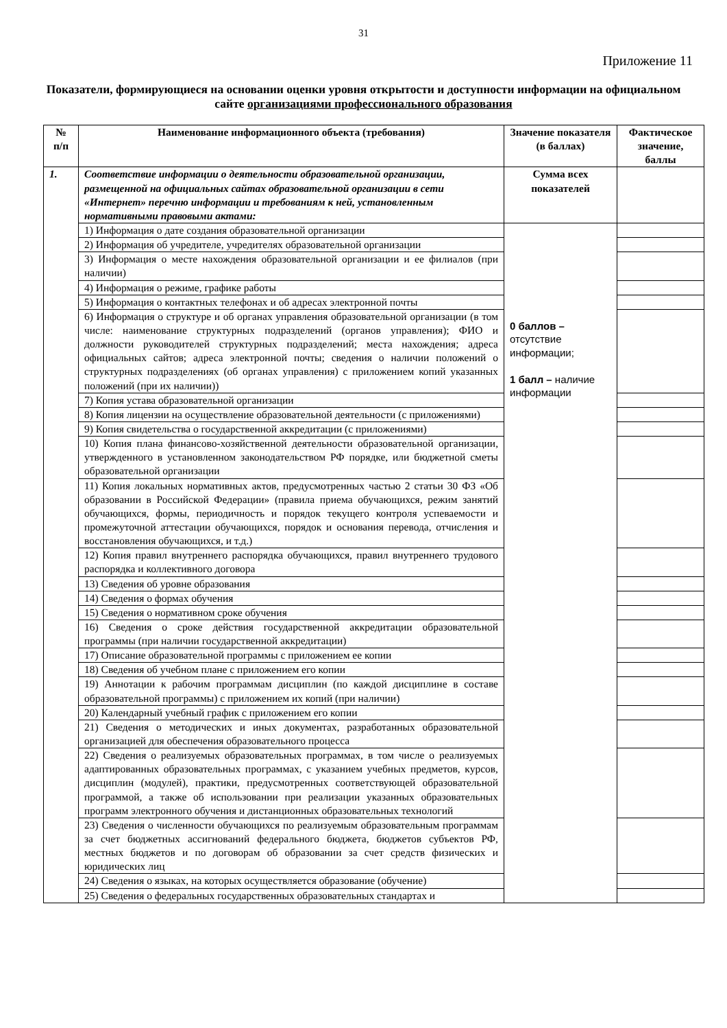31
Приложение 11
Показатели, формирующиеся на основании оценки уровня открытости и доступности информации на официальном сайте организациями профессионального образования
| № п/п | Наименование информационного объекта (требования) | Значение показателя (в баллах) | Фактическое значение, баллы |
| --- | --- | --- | --- |
| 1. | Соответствие информации о деятельности образовательной организации, размещенной на официальных сайтах образовательной организации в сети «Интернет» перечню информации и требованиям к ней, установленным нормативными правовыми актами: | Сумма всех показателей | |
| | 1) Информация о дате создания образовательной организации | 0 баллов – отсутствие информации; 1 балл – наличие информации | |
| | 2) Информация об учредителе, учредителях образовательной организации | | |
| | 3) Информация о месте нахождения образовательной организации и ее филиалов (при наличии) | | |
| | 4) Информация о режиме, графике работы | | |
| | 5) Информация о контактных телефонах и об адресах электронной почты | | |
| | 6) Информация о структуре и об органах управления образовательной организации (в том числе: наименование структурных подразделений (органов управления); ФИО и должности руководителей структурных подразделений; места нахождения; адреса официальных сайтов; адреса электронной почты; сведения о наличии положений о структурных подразделениях (об органах управления) с приложением копий указанных положений (при их наличии)) | | |
| | 7) Копия устава образовательной организации | | |
| | 8) Копия лицензии на осуществление образовательной деятельности (с приложениями) | | |
| | 9) Копия свидетельства о государственной аккредитации (с приложениями) | | |
| | 10) Копия плана финансово-хозяйственной деятельности образовательной организации, утвержденного в установленном законодательством РФ порядке, или бюджетной сметы образовательной организации | | |
| | 11) Копия локальных нормативных актов, предусмотренных частью 2 статьи 30 ФЗ «Об образовании в Российской Федерации» (правила приема обучающихся, режим занятий обучающихся, формы, периодичность и порядок текущего контроля успеваемости и промежуточной аттестации обучающихся, порядок и основания перевода, отчисления и восстановления обучающихся, и т.д.) | | |
| | 12) Копия правил внутреннего распорядка обучающихся, правил внутреннего трудового распорядка и коллективного договора | | |
| | 13) Сведения об уровне образования | | |
| | 14) Сведения о формах обучения | | |
| | 15) Сведения о нормативном сроке обучения | | |
| | 16) Сведения о сроке действия государственной аккредитации образовательной программы (при наличии государственной аккредитации) | | |
| | 17) Описание образовательной программы с приложением ее копии | | |
| | 18) Сведения об учебном плане с приложением его копии | | |
| | 19) Аннотации к рабочим программам дисциплин (по каждой дисциплине в составе образовательной программы) с приложением их копий (при наличии) | | |
| | 20) Календарный учебный график с приложением его копии | | |
| | 21) Сведения о методических и иных документах, разработанных образовательной организацией для обеспечения образовательного процесса | | |
| | 22) Сведения о реализуемых образовательных программах, в том числе о реализуемых адаптированных образовательных программах, с указанием учебных предметов, курсов, дисциплин (модулей), практики, предусмотренных соответствующей образовательной программой, а также об использовании при реализации указанных образовательных программ электронного обучения и дистанционных образовательных технологий | | |
| | 23) Сведения о численности обучающихся по реализуемым образовательным программам за счет бюджетных ассигнований федерального бюджета, бюджетов субъектов РФ, местных бюджетов и по договорам об образовании за счет средств физических и юридических лиц | | |
| | 24) Сведения о языках, на которых осуществляется образование (обучение) | | |
| | 25) Сведения о федеральных государственных образовательных стандартах и | | |